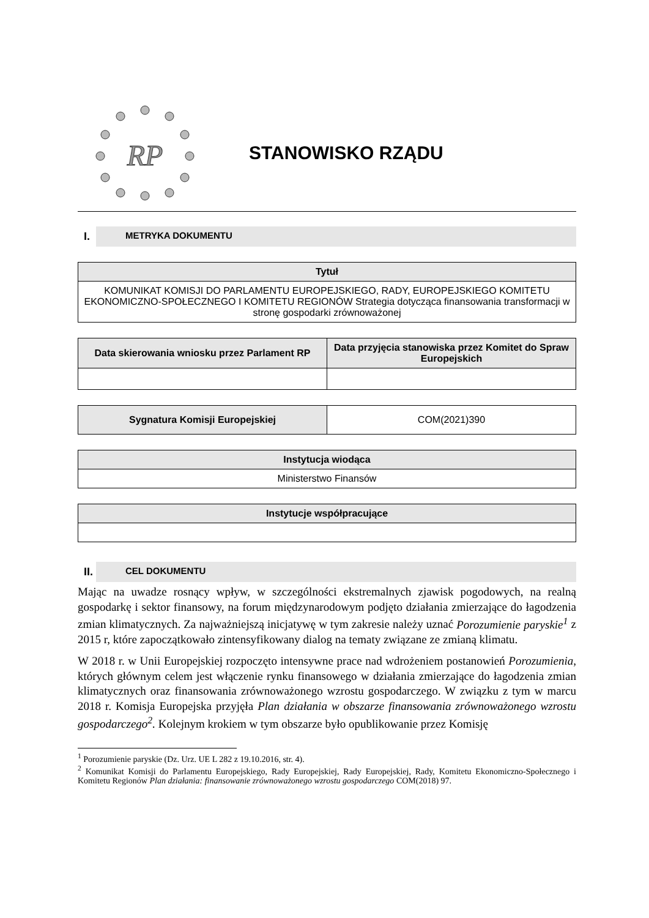RP
STANOWISKO RZĄDU
I. METRYKA DOKUMENTU
| Tytuł |
| --- |
| KOMUNIKAT KOMISJI DO PARLAMENTU EUROPEJSKIEGO, RADY, EUROPEJSKIEGO KOMITETU EKONOMICZNO-SPOŁECZNEGO I KOMITETU REGIONÓW Strategia dotycząca finansowania transformacji w stronę gospodarki zrównoważonej |
| Data skierowania wniosku przez Parlament RP | Data przyjęcia stanowiska przez Komitet do Spraw Europejskich |
| --- | --- |
| Sygnatura Komisji Europejskiej | COM(2021)390 |
| Instytucja wiodąca |
| --- |
| Ministerstwo Finansów |
| Instytucje współpracujące |
| --- |
II. CEL DOKUMENTU
Mając na uwadze rosnący wpływ, w szczególności ekstremalnych zjawisk pogodowych, na realną gospodarkę i sektor finansowy, na forum międzynarodowym podjęto działania zmierzające do łagodzenia zmian klimatycznych. Za najważniejszą inicjatywę w tym zakresie należy uznać Porozumienie paryskie<sup>1</sup> z 2015 r, które zapoczątkowało zintensyfikowany dialog na tematy związane ze zmianą klimatu.
W 2018 r. w Unii Europejskiej rozpoczęto intensywne prace nad wdrożeniem postanowień Porozumienia, których głównym celem jest włączenie rynku finansowego w działania zmierzające do łagodzenia zmian klimatycznych oraz finansowania zrównoważonego wzrostu gospodarczego. W związku z tym w marcu 2018 r. Komisja Europejska przyjęła Plan działania w obszarze finansowania zrównoważonego wzrostu gospodarczego<sup>2</sup>. Kolejnym krokiem w tym obszarze było opublikowanie przez Komisję
<sup>1</sup> Porozumienie paryskie (Dz. Urz. UE L 282 z 19.10.2016, str. 4).
<sup>2</sup> Komunikat Komisji do Parlamentu Europejskiego, Rady Europejskiej, Rady Europejskiej, Rady, Komitetu Ekonomiczno-Społecznego i Komitetu Regionów Plan działania: finansowanie zrównoważonego wzrostu gospodarczego COM(2018) 97.